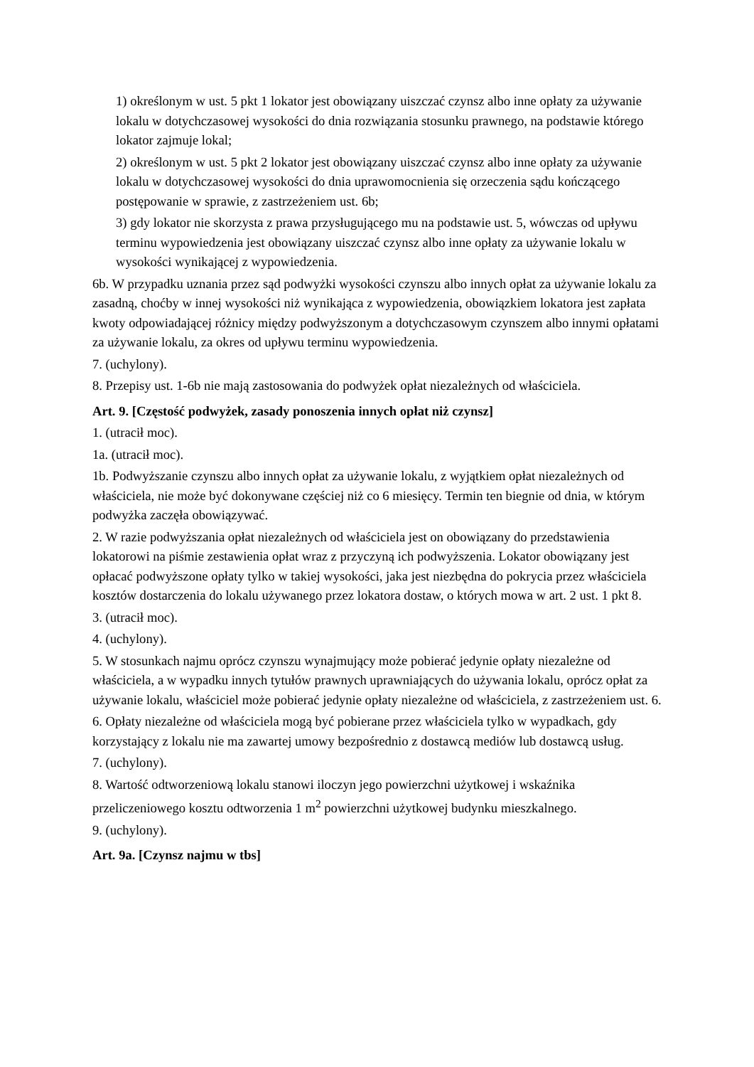1) określonym w ust. 5 pkt 1 lokator jest obowiązany uiszczać czynsz albo inne opłaty za używanie lokalu w dotychczasowej wysokości do dnia rozwiązania stosunku prawnego, na podstawie którego lokator zajmuje lokal;
2) określonym w ust. 5 pkt 2 lokator jest obowiązany uiszczać czynsz albo inne opłaty za używanie lokalu w dotychczasowej wysokości do dnia uprawomocnienia się orzeczenia sądu kończącego postępowanie w sprawie, z zastrzeżeniem ust. 6b;
3) gdy lokator nie skorzysta z prawa przysługującego mu na podstawie ust. 5, wówczas od upływu terminu wypowiedzenia jest obowiązany uiszczać czynsz albo inne opłaty za używanie lokalu w wysokości wynikającej z wypowiedzenia.
6b. W przypadku uznania przez sąd podwyżki wysokości czynszu albo innych opłat za używanie lokalu za zasadną, choćby w innej wysokości niż wynikająca z wypowiedzenia, obowiązkiem lokatora jest zapłata kwoty odpowiadającej różnicy między podwyższonym a dotychczasowym czynszem albo innymi opłatami za używanie lokalu, za okres od upływu terminu wypowiedzenia.
7. (uchylony).
8. Przepisy ust. 1-6b nie mają zastosowania do podwyżek opłat niezależnych od właściciela.
Art. 9. [Częstość podwyżek, zasady ponoszenia innych opłat niż czynsz]
1. (utracił moc).
1a. (utracił moc).
1b. Podwyższanie czynszu albo innych opłat za używanie lokalu, z wyjątkiem opłat niezależnych od właściciela, nie może być dokonywane częściej niż co 6 miesięcy. Termin ten biegnie od dnia, w którym podwyżka zaczęła obowiązywać.
2. W razie podwyższania opłat niezależnych od właściciela jest on obowiązany do przedstawienia lokatorowi na piśmie zestawienia opłat wraz z przyczyną ich podwyższenia. Lokator obowiązany jest opłacać podwyższone opłaty tylko w takiej wysokości, jaka jest niezbędna do pokrycia przez właściciela kosztów dostarczenia do lokalu używanego przez lokatora dostaw, o których mowa w art. 2 ust. 1 pkt 8.
3. (utracił moc).
4. (uchylony).
5. W stosunkach najmu oprócz czynszu wynajmujący może pobierać jedynie opłaty niezależne od właściciela, a w wypadku innych tytułów prawnych uprawniających do używania lokalu, oprócz opłat za używanie lokalu, właściciel może pobierać jedynie opłaty niezależne od właściciela, z zastrzeżeniem ust. 6.
6. Opłaty niezależne od właściciela mogą być pobierane przez właściciela tylko w wypadkach, gdy korzystający z lokalu nie ma zawartej umowy bezpośrednio z dostawcą mediów lub dostawcą usług.
7. (uchylony).
8. Wartość odtworzeniową lokalu stanowi iloczyn jego powierzchni użytkowej i wskaźnika przeliczeniowego kosztu odtworzenia 1 m<sup>2</sup> powierzchni użytkowej budynku mieszkalnego.
9. (uchylony).
Art. 9a. [Czynsz najmu w tbs]